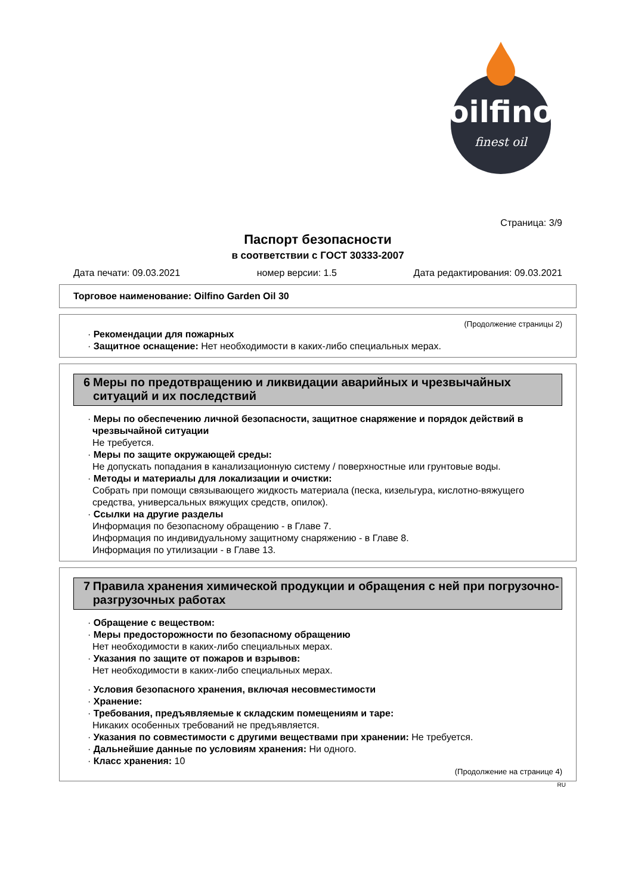oilfino
finest oil
Страница: 3/9
Паспорт безопасности
в соответствии с ГОСТ 30333-2007
Дата печати: 09.03.2021 номер версии: 1.5 Дата редактирования: 09.03.2021
Торговое наименование: Oilfino Garden Oil 30
(Продолжение страницы 2)
· Рекомендации для пожарных
· Защитное оснащение: Нет необходимости в каких-либо специальных мерах.
6 Меры по предотвращению и ликвидации аварийных и чрезвычайных ситуаций и их последствий
· Меры по обеспечению личной безопасности, защитное снаряжение и порядок действий в чрезвычайной ситуации
Не требуется.
· Меры по защите окружающей среды:
Не допускать попадания в канализационную систему / поверхностные или грунтовые воды.
· Методы и материалы для локализации и очистки:
Собрать при помощи связывающего жидкость материала (песка, кизельгура, кислотно-вяжущего средства, универсальных вяжущих средств, опилок).
· Ссылки на другие разделы
Информация по безопасному обращению - в Главе 7.
Информация по индивидуальному защитному снаряжению - в Главе 8.
Информация по утилизации - в Главе 13.
7 Правила хранения химической продукции и обращения с ней при погрузочно-разгрузочных работах
· Обращение с веществом:
· Меры предосторожности по безопасному обращению
Нет необходимости в каких-либо специальных мерах.
· Указания по защите от пожаров и взрывов:
Нет необходимости в каких-либо специальных мерах.
· Условия безопасного хранения, включая несовместимости
· Хранение:
· Требования, предъявляемые к складским помещениям и таре:
Никаких особенных требований не предъявляется.
· Указания по совместимости с другими веществами при хранении: Не требуется.
· Дальнейшие данные по условиям хранения: Ни одного.
· Класс хранения: 10
(Продолжение на странице 4)
RU